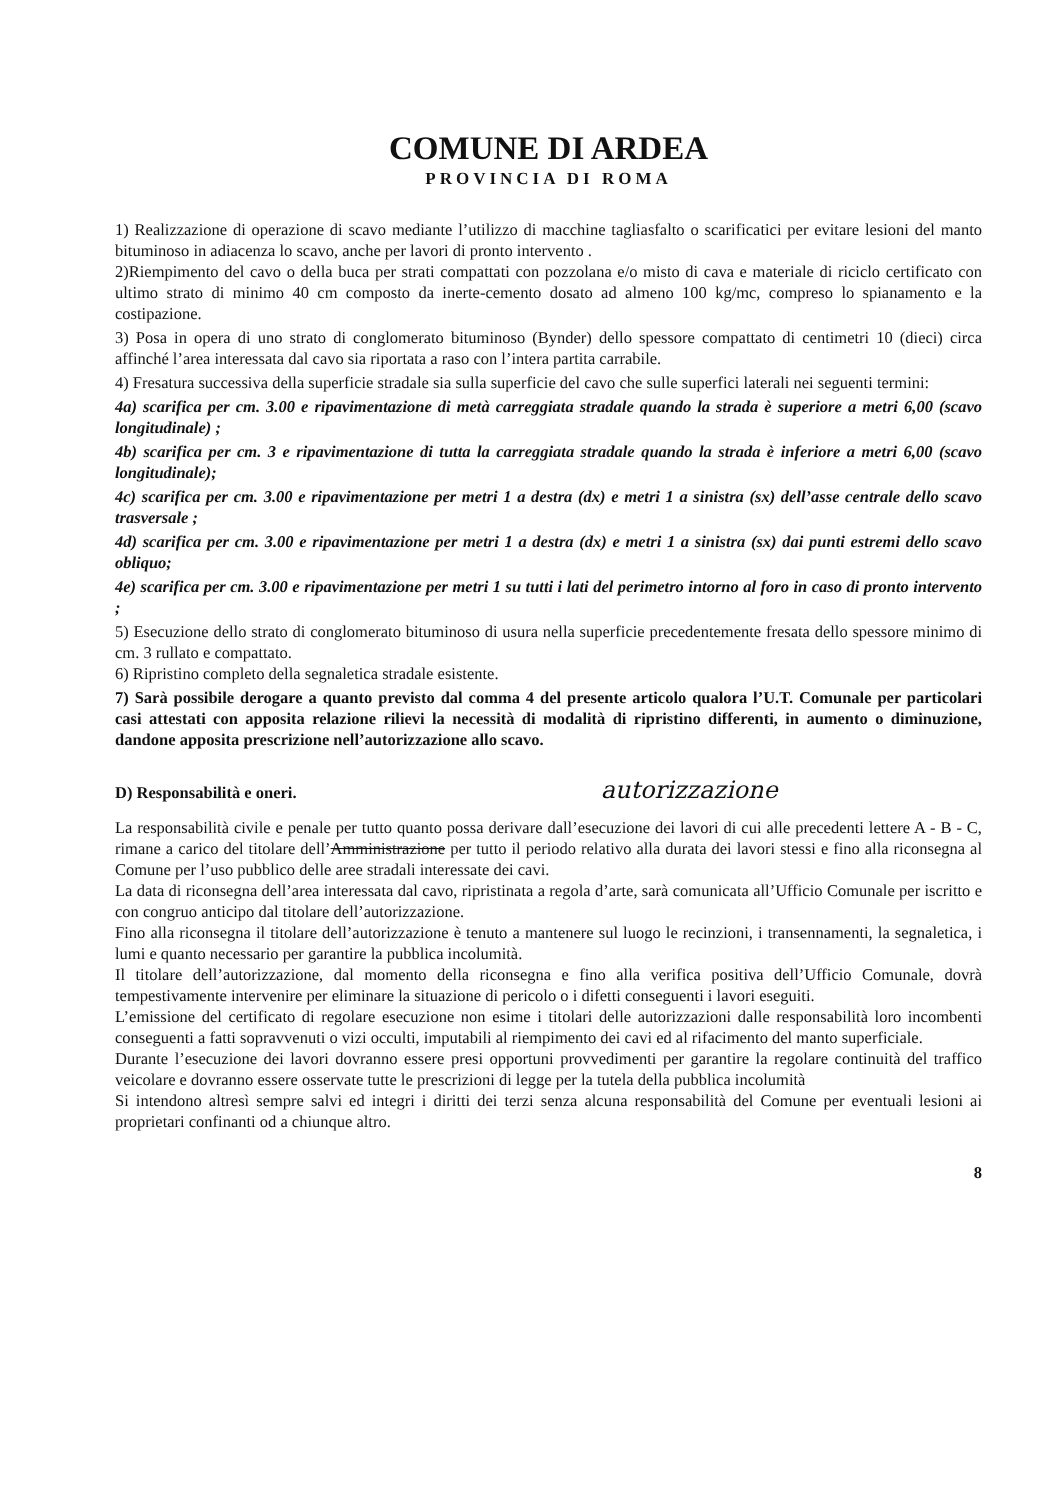COMUNE DI ARDEA
PROVINCIA DI ROMA
1) Realizzazione di operazione di scavo mediante l’utilizzo di macchine tagliasfalto o scarificatici per evitare lesioni del manto bituminoso in adiacenza lo scavo, anche per lavori di pronto intervento .
2)Riempimento del cavo o della buca per strati compattati con pozzolana e/o misto di cava e materiale di riciclo certificato con ultimo strato di minimo 40 cm composto da inerte-cemento dosato ad almeno 100 kg/mc, compreso lo spianamento e la costipazione.
3) Posa in opera di uno strato di conglomerato bituminoso (Bynder) dello spessore compattato di centimetri 10 (dieci) circa affinché l’area interessata dal cavo sia riportata a raso con l’intera partita carrabile.
4) Fresatura successiva della superficie stradale sia sulla superficie del cavo che sulle superfici laterali nei seguenti termini:
4a) scarifica per cm. 3.00 e ripavimentazione di metà carreggiata stradale quando la strada è superiore a metri 6,00 (scavo longitudinale) ;
4b) scarifica per cm. 3 e ripavimentazione di tutta la carreggiata stradale quando la strada è inferiore a metri 6,00 (scavo longitudinale);
4c) scarifica per cm. 3.00 e ripavimentazione per metri 1 a destra (dx) e metri 1 a sinistra (sx) dell’asse centrale dello scavo trasversale ;
4d) scarifica per cm. 3.00 e ripavimentazione per metri 1 a destra (dx) e metri 1 a sinistra (sx) dai punti estremi dello scavo obliquo;
4e) scarifica per cm. 3.00 e ripavimentazione per metri 1 su tutti i lati del perimetro intorno al foro in caso di pronto intervento ;
5) Esecuzione dello strato di conglomerato bituminoso di usura nella superficie precedentemente fresata dello spessore minimo di cm. 3 rullato e compattato.
6) Ripristino completo della segnaletica stradale esistente.
7) Sarà possibile derogare a quanto previsto dal comma 4 del presente articolo qualora l’U.T. Comunale per particolari casi attestati con apposita relazione rilievi la necessità di modalità di ripristino differenti, in aumento o diminuzione, dandone apposita prescrizione nell’autorizzazione allo scavo.
D) Responsabilità e oneri. autorizzazione
La responsabilità civile e penale per tutto quanto possa derivare dall’esecuzione dei lavori di cui alle precedenti lettere A - B - C, rimane a carico del titolare dell’Amministrazione per tutto il periodo relativo alla durata dei lavori stessi e fino alla riconsegna al Comune per l’uso pubblico delle aree stradali interessate dei cavi.
La data di riconsegna dell’area interessata dal cavo, ripristinata a regola d’arte, sarà comunicata all’Ufficio Comunale per iscritto e con congruo anticipo dal titolare dell’autorizzazione.
Fino alla riconsegna il titolare dell’autorizzazione è tenuto a mantenere sul luogo le recinzioni, i transennamenti, la segnaletica, i lumi e quanto necessario per garantire la pubblica incolumità.
Il titolare dell’autorizzazione, dal momento della riconsegna e fino alla verifica positiva dell’Ufficio Comunale, dovrà tempestivamente intervenire per eliminare la situazione di pericolo o i difetti conseguenti i lavori eseguiti.
L’emissione del certificato di regolare esecuzione non esime i titolari delle autorizzazioni dalle responsabilità loro incombenti conseguenti a fatti sopravvenuti o vizi occulti, imputabili al riempimento dei cavi ed al rifacimento del manto superficiale.
Durante l’esecuzione dei lavori dovranno essere presi opportuni provvedimenti per garantire la regolare continuità del traffico veicolare e dovranno essere osservate tutte le prescrizioni di legge per la tutela della pubblica incolumità
Si intendono altresì sempre salvi ed integri i diritti dei terzi senza alcuna responsabilità del Comune per eventuali lesioni ai proprietari confinanti od a chiunque altro.
8